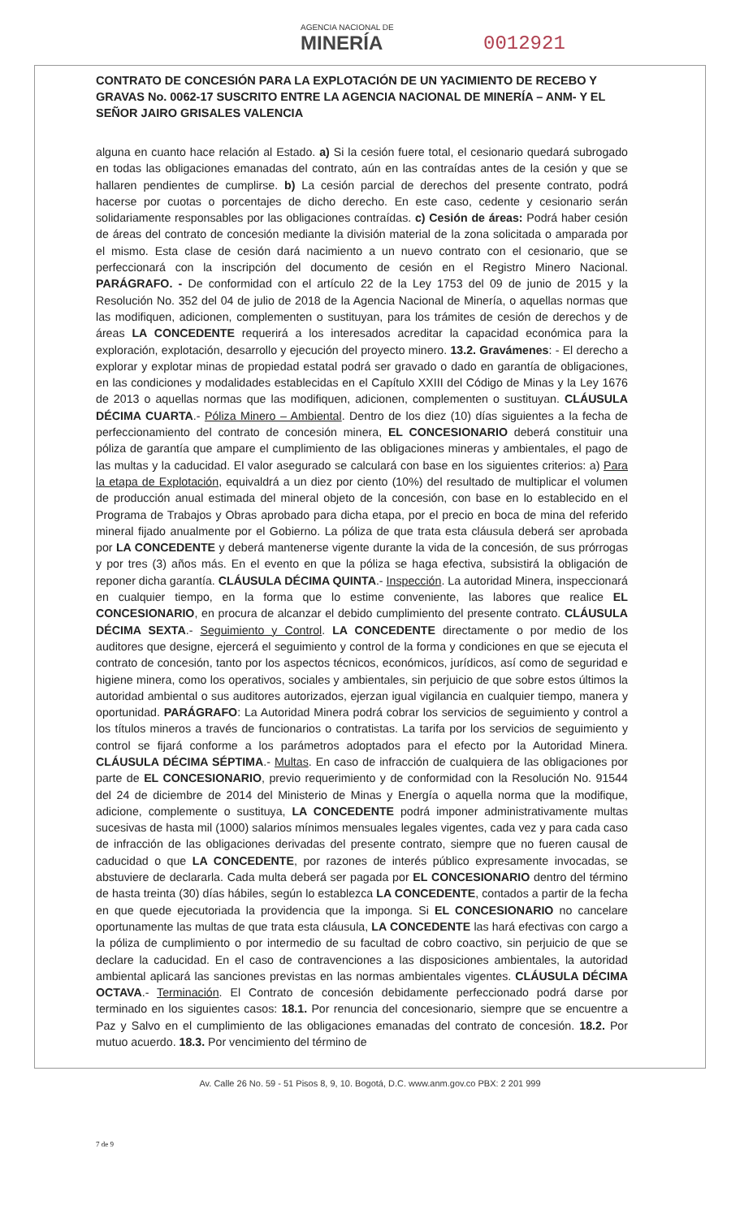AGENCIA NACIONAL DE
MINERÍA
0012921
CONTRATO DE CONCESIÓN PARA LA EXPLOTACIÓN DE UN YACIMIENTO DE RECEBO Y GRAVAS No. 0062-17 SUSCRITO ENTRE LA AGENCIA NACIONAL DE MINERÍA – ANM- Y EL SEÑOR JAIRO GRISALES VALENCIA
alguna en cuanto hace relación al Estado. a) Si la cesión fuere total, el cesionario quedará subrogado en todas las obligaciones emanadas del contrato, aún en las contraídas antes de la cesión y que se hallaren pendientes de cumplirse. b) La cesión parcial de derechos del presente contrato, podrá hacerse por cuotas o porcentajes de dicho derecho. En este caso, cedente y cesionario serán solidariamente responsables por las obligaciones contraídas. c) Cesión de áreas: Podrá haber cesión de áreas del contrato de concesión mediante la división material de la zona solicitada o amparada por el mismo. Esta clase de cesión dará nacimiento a un nuevo contrato con el cesionario, que se perfeccionará con la inscripción del documento de cesión en el Registro Minero Nacional. PARÁGRAFO. - De conformidad con el artículo 22 de la Ley 1753 del 09 de junio de 2015 y la Resolución No. 352 del 04 de julio de 2018 de la Agencia Nacional de Minería, o aquellas normas que las modifiquen, adicionen, complementen o sustituyan, para los trámites de cesión de derechos y de áreas LA CONCEDENTE requerirá a los interesados acreditar la capacidad económica para la exploración, explotación, desarrollo y ejecución del proyecto minero. 13.2. Gravámenes: - El derecho a explorar y explotar minas de propiedad estatal podrá ser gravado o dado en garantía de obligaciones, en las condiciones y modalidades establecidas en el Capítulo XXIII del Código de Minas y la Ley 1676 de 2013 o aquellas normas que las modifiquen, adicionen, complementen o sustituyan. CLÁUSULA DÉCIMA CUARTA.- Póliza Minero – Ambiental. Dentro de los diez (10) días siguientes a la fecha de perfeccionamiento del contrato de concesión minera, EL CONCESIONARIO deberá constituir una póliza de garantía que ampare el cumplimiento de las obligaciones mineras y ambientales, el pago de las multas y la caducidad. El valor asegurado se calculará con base en los siguientes criterios: a) Para la etapa de Explotación, equivaldrá a un diez por ciento (10%) del resultado de multiplicar el volumen de producción anual estimada del mineral objeto de la concesión, con base en lo establecido en el Programa de Trabajos y Obras aprobado para dicha etapa, por el precio en boca de mina del referido mineral fijado anualmente por el Gobierno. La póliza de que trata esta cláusula deberá ser aprobada por LA CONCEDENTE y deberá mantenerse vigente durante la vida de la concesión, de sus prórrogas y por tres (3) años más. En el evento en que la póliza se haga efectiva, subsistirá la obligación de reponer dicha garantía. CLÁUSULA DÉCIMA QUINTA.- Inspección. La autoridad Minera, inspeccionará en cualquier tiempo, en la forma que lo estime conveniente, las labores que realice EL CONCESIONARIO, en procura de alcanzar el debido cumplimiento del presente contrato. CLÁUSULA DÉCIMA SEXTA.- Seguimiento y Control. LA CONCEDENTE directamente o por medio de los auditores que designe, ejercerá el seguimiento y control de la forma y condiciones en que se ejecuta el contrato de concesión, tanto por los aspectos técnicos, económicos, jurídicos, así como de seguridad e higiene minera, como los operativos, sociales y ambientales, sin perjuicio de que sobre estos últimos la autoridad ambiental o sus auditores autorizados, ejerzan igual vigilancia en cualquier tiempo, manera y oportunidad. PARÁGRAFO: La Autoridad Minera podrá cobrar los servicios de seguimiento y control a los títulos mineros a través de funcionarios o contratistas. La tarifa por los servicios de seguimiento y control se fijará conforme a los parámetros adoptados para el efecto por la Autoridad Minera. CLÁUSULA DÉCIMA SÉPTIMA.- Multas. En caso de infracción de cualquiera de las obligaciones por parte de EL CONCESIONARIO, previo requerimiento y de conformidad con la Resolución No. 91544 del 24 de diciembre de 2014 del Ministerio de Minas y Energía o aquella norma que la modifique, adicione, complemente o sustituya, LA CONCEDENTE podrá imponer administrativamente multas sucesivas de hasta mil (1000) salarios mínimos mensuales legales vigentes, cada vez y para cada caso de infracción de las obligaciones derivadas del presente contrato, siempre que no fueren causal de caducidad o que LA CONCEDENTE, por razones de interés público expresamente invocadas, se abstuviere de declararla. Cada multa deberá ser pagada por EL CONCESIONARIO dentro del término de hasta treinta (30) días hábiles, según lo establezca LA CONCEDENTE, contados a partir de la fecha en que quede ejecutoriada la providencia que la imponga. Si EL CONCESIONARIO no cancelare oportunamente las multas de que trata esta cláusula, LA CONCEDENTE las hará efectivas con cargo a la póliza de cumplimiento o por intermedio de su facultad de cobro coactivo, sin perjuicio de que se declare la caducidad. En el caso de contravenciones a las disposiciones ambientales, la autoridad ambiental aplicará las sanciones previstas en las normas ambientales vigentes. CLÁUSULA DÉCIMA OCTAVA.- Terminación. El Contrato de concesión debidamente perfeccionado podrá darse por terminado en los siguientes casos: 18.1. Por renuncia del concesionario, siempre que se encuentre a Paz y Salvo en el cumplimiento de las obligaciones emanadas del contrato de concesión. 18.2. Por mutuo acuerdo. 18.3. Por vencimiento del término de
Av. Calle 26 No. 59 - 51 Pisos 8, 9, 10. Bogotá, D.C. www.anm.gov.co PBX: 2 201 999
7 de 9